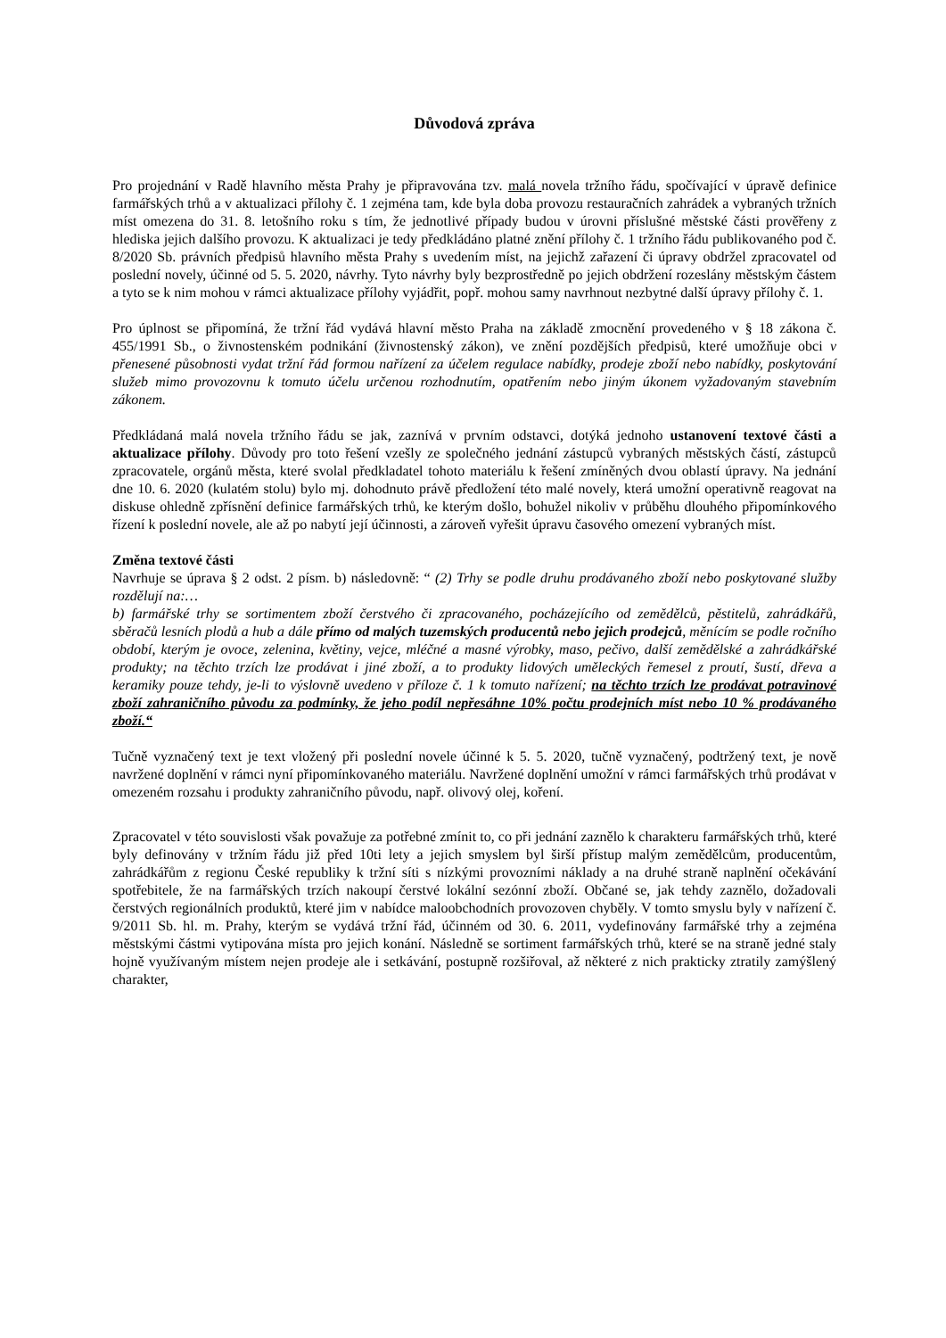Důvodová zpráva
Pro projednání v Radě hlavního města Prahy je připravována tzv. malá novela tržního řádu, spočívající v úpravě definice farmářských trhů a v aktualizaci přílohy č. 1 zejména tam, kde byla doba provozu restauračních zahrádek a vybraných tržních míst omezena do 31. 8. letošního roku s tím, že jednotlivé případy budou v úrovni příslušné městské části prověřeny z hlediska jejich dalšího provozu. K aktualizaci je tedy předkládáno platné znění přílohy č. 1 tržního řádu publikovaného pod č. 8/2020 Sb. právních předpisů hlavního města Prahy s uvedením míst, na jejichž zařazení či úpravy obdržel zpracovatel od poslední novely, účinné od 5. 5. 2020, návrhy. Tyto návrhy byly bezprostředně po jejich obdržení rozeslány městským částem a tyto se k nim mohou v rámci aktualizace přílohy vyjádřit, popř. mohou samy navrhnout nezbytné další úpravy přílohy č. 1.
Pro úplnost se připomíná, že tržní řád vydává hlavní město Praha na základě zmocnění provedeného v § 18 zákona č. 455/1991 Sb., o živnostenském podnikání (živnostenský zákon), ve znění pozdějších předpisů, které umožňuje obci v přenesené působnosti vydat tržní řád formou nařízení za účelem regulace nabídky, prodeje zboží nebo nabídky, poskytování služeb mimo provozovnu k tomuto účelu určenou rozhodnutím, opatřením nebo jiným úkonem vyžadovaným stavebním zákonem.
Předkládaná malá novela tržního řádu se jak, zaznívá v prvním odstavci, dotýká jednoho ustanovení textové části a aktualizace přílohy. Důvody pro toto řešení vzešly ze společného jednání zástupců vybraných městských částí, zástupců zpracovatele, orgánů města, které svolal předkladatel tohoto materiálu k řešení zmíněných dvou oblastí úpravy. Na jednání dne 10. 6. 2020 (kulatém stolu) bylo mj. dohodnuto právě předložení této malé novely, která umožní operativně reagovat na diskuse ohledně zpřísnění definice farmářských trhů, ke kterým došlo, bohužel nikoliv v průběhu dlouhého připomínkového řízení k poslední novele, ale až po nabytí její účinnosti, a zároveň vyřešit úpravu časového omezení vybraných míst.
Změna textové části
Navrhuje se úprava § 2 odst. 2 písm. b) následovně: “ (2) Trhy se podle druhu prodávaného zboží nebo poskytované služby rozdělují na:…
b) farmářské trhy se sortimentem zboží čerstvého či zpracovaného, pocházejícího od zemědělců, pěstitelů, zahrádkářů, sběračů lesních plodů a hub a dále přímo od malých tuzemských producentů nebo jejich prodejců, měnícím se podle ročního období, kterým je ovoce, zelenina, květiny, vejce, mléčné a masné výrobky, maso, pečivo, další zemědělské a zahrádkářské produkty; na těchto trzích lze prodávat i jiné zboží, a to produkty lidových uměleckých řemesel z proutí, šustí, dřeva a keramiky pouze tehdy, je-li to výslovně uvedeno v příloze č. 1 k tomuto nařízení; na těchto trzích lze prodávat potravinové zboží zahraničního původu za podmínky, že jeho podíl nepřesáhne 10% počtu prodejních míst nebo 10 % prodávaného zboží.“
Tučně vyznačený text je text vložený při poslední novele účinné k 5. 5. 2020, tučně vyznačený, podtržený text, je nově navržené doplnění v rámci nyní připomínkovaného materiálu. Navržené doplnění umožní v rámci farmářských trhů prodávat v omezeném rozsahu i produkty zahraničního původu, např. olivový olej, koření.
Zpracovatel v této souvislosti však považuje za potřebné zmínit to, co při jednání zaznělo k charakteru farmářských trhů, které byly definovány v tržním řádu již před 10ti lety a jejich smyslem byl širší přístup malým zemědělcům, producentům, zahrádkářům z regionu České republiky k tržní síti s nízkými provozními náklady a na druhé straně naplnění očekávání spotřebitele, že na farmářských trzích nakoupí čerstvé lokální sezónní zboží. Občané se, jak tehdy zaznělo, dožadovali čerstvých regionálních produktů, které jim v nabídce maloobchodních provozoven chyběly. V tomto smyslu byly v nařízení č. 9/2011 Sb. hl. m. Prahy, kterým se vydává tržní řád, účinném od 30. 6. 2011, vydefinovány farmářské trhy a zejména městskými částmi vytipována místa pro jejich konání. Následně se sortiment farmářských trhů, které se na straně jedné staly hojně využívaným místem nejen prodeje ale i setkávání, postupně rozšiřoval, až některé z nich prakticky ztratily zamýšlený charakter,